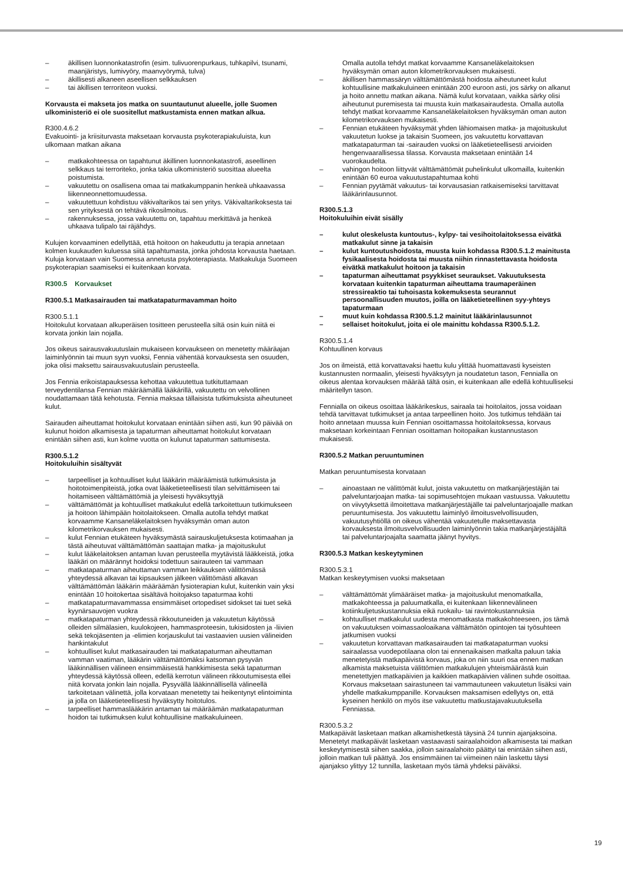– äkillisen luonnonkatastrofin (esim. tulivuorenpurkaus, tuhkapilvi, tsunami, maanjäristys, lumivyöry, maanvyörymä, tulva)
– äkillisesti alkaneen aseellisen selkkauksen
– tai äkillisen terroriteon vuoksi.
Korvausta ei makseta jos matka on suuntautunut alueelle, jolle Suomen ulkoministeriö ei ole suositellut matkustamista ennen matkan alkua.
R300.4.6.2
Evakuointi- ja kriisiturvasta maksetaan korvausta psykoterapiakuluista, kun ulkomaan matkan aikana
– matkakohteessa on tapahtunut äkillinen luonnonkatastrofi, aseellinen selkkaus tai terroriteko, jonka takia ulkoministeriö suosittaa alueelta poistumista.
– vakuutettu on osallisena omaa tai matkakumppanin henkeä uhkaavassa liikenneonnettomuudessa.
– vakuutettuun kohdistuu väkivaltarikos tai sen yritys. Väkivaltarikoksesta tai sen yrityksestä on tehtävä rikosilmoitus.
– rakennuksessa, jossa vakuutettu on, tapahtuu merkittävä ja henkeä uhkaava tulipalo tai räjähdys.
Kulujen korvaaminen edellyttää, että hoitoon on hakeuduttu ja terapia annetaan kolmen kuukauden kuluessa siitä tapahtumasta, jonka johdosta korvausta haetaan. Kuluja korvataan vain Suomessa annetusta psykoterapiasta. Matkakuluja Suomeen psykoterapian saamiseksi ei kuitenkaan korvata.
R300.5 Korvaukset
R300.5.1 Matkasairauden tai matkatapaturmavamman hoito
R300.5.1.1
Hoitokulut korvataan alkuperäisen tositteen perusteella siltä osin kuin niitä ei korvata jonkin lain nojalla.
Jos oikeus sairausvakuutuslain mukaiseen korvaukseen on menetetty määräajan laiminlyönnin tai muun syyn vuoksi, Fennia vähentää korvauksesta sen osuuden, joka olisi maksettu sairausvakuutuslain perusteella.
Jos Fennia erikoistapauksessa kehottaa vakuutettua tutkituttamaan terveydentilansa Fennian määräämällä lääkärillä, vakuutettu on velvollinen noudattamaan tätä kehotusta. Fennia maksaa tällaisista tutkimuksista aiheutuneet kulut.
Sairauden aiheuttamat hoitokulut korvataan enintään siihen asti, kun 90 päivää on kulunut hoidon alkamisesta ja tapaturman aiheuttamat hoitokulut korvataan enintään siihen asti, kun kolme vuotta on kulunut tapaturman sattumisesta.
R300.5.1.2
Hoitokuluihin sisältyvät
– tarpeelliset ja kohtuulliset kulut lääkärin määräämistä tutkimuksista ja hoitotoimenpiteistä, jotka ovat lääketieteellisesti tilan selvittämiseen tai hoitamiseen välttämättömiä ja yleisesti hyväksyttyjä
– välttämättömät ja kohtuulliset matkakulut edellä tarkoitettuun tutkimukseen ja hoitoon lähimpään hoitolaitokseen. Omalla autolla tehdyt matkat korvaamme Kansaneläkelaitoksen hyväksymän oman auton kilometrikorvauksen mukaisesti.
– kulut Fennian etukäteen hyväksymästä sairauskuljetuksesta kotimaahan ja tästä aiheutuvat välttämättömän saattajan matka- ja majoituskulut
– kulut lääkelaitoksen antaman luvan perusteella myytävistä lääkkeistä, jotka lääkäri on määrännyt hoidoksi todettuun sairauteen tai vammaan
– matkatapaturman aiheuttaman vamman leikkauksen välittömässä yhteydessä alkavan tai kipsauksen jälkeen välittömästi alkavan välttämättömän lääkärin määräämän fysioterapian kulut, kuitenkin vain yksi enintään 10 hoitokertaa sisältävä hoitojakso tapaturmaa kohti
– matkatapaturmavammassa ensimmäiset ortopediset sidokset tai tuet sekä kyynärsauvojen vuokra
– matkatapaturman yhteydessä rikkoutuneiden ja vakuutetun käytössä olleiden silmälasien, kuulokojeen, hammasproteesin, tukisidosten ja -liivien sekä tekojäsenten ja -elimien korjauskulut tai vastaavien uusien välineiden hankintakulut
– kohtuulliset kulut matkasairauden tai matkatapaturman aiheuttaman vamman vaatiman, lääkärin välttämättömäksi katsoman pysyvän lääkinnällisen välineen ensimmäisestä hankkimisesta sekä tapaturman yhteydessä käytössä olleen, edellä kerrotun välineen rikkoutumisesta ellei niitä korvata jonkin lain nojalla. Pysyvällä lääkinnällisellä välineellä tarkoitetaan välinettä, jolla korvataan menetetty tai heikentynyt elintoiminta ja jolla on lääketieteellisesti hyväksytty hoitotulos.
– tarpeelliset hammaslääkärin antaman tai määräämän matkatapaturman hoidon tai tutkimuksen kulut kohtuullisine matkakuluineen.
Omalla autolla tehdyt matkat korvaamme Kansaneläkelaitoksen hyväksymän oman auton kilometrikorvauksen mukaisesti.
– äkillisen hammassäryn välttämättömästä hoidosta aiheutuneet kulut kohtuullisine matkakuluineen enintään 200 euroon asti, jos särky on alkanut ja hoito annettu matkan aikana. Nämä kulut korvataan, vaikka särky olisi aiheutunut puremisesta tai muusta kuin matkasairaudesta. Omalla autolla tehdyt matkat korvaamme Kansaneläkelaitoksen hyväksymän oman auton kilometrikorvauksen mukaisesti.
– Fennian etukäteen hyväksymät yhden lähiomaisen matka- ja majoituskulut vakuutetun luokse ja takaisin Suomeen, jos vakuutettu korvattavan matkatapaturman tai -sairauden vuoksi on lääketieteellisesti arvioiden hengenvaarallisessa tilassa. Korvausta maksetaan enintään 14 vuorokaudelta.
– vahingon hoitoon liittyvät välttämättömät puhelinkulut ulkomailla, kuitenkin enintään 60 euroa vakuutustapahtumaa kohti
– Fennian pyytämät vakuutus- tai korvausasian ratkaisemiseksi tarvittavat lääkärinlausunnot.
R300.5.1.3
Hoitokuluihin eivät sisälly
– kulut oleskelusta kuntoutus-, kylpy- tai vesihoitolaitoksessa eivätkä matkakulut sinne ja takaisin
– kulut kuntoutushoidosta, muusta kuin kohdassa R300.5.1.2 mainitusta fysikaalisesta hoidosta tai muusta niihin rinnastettavasta hoidosta eivätkä matkakulut hoitoon ja takaisin
– tapaturman aiheuttamat psyykkiset seuraukset. Vakuutuksesta korvataan kuitenkin tapaturman aiheuttama traumaperäinen stressireaktio tai tuhoisasta kokemuksesta seurannut persoonallisuuden muutos, joilla on lääketieteellinen syy-yhteys tapaturmaan
– muut kuin kohdassa R300.5.1.2 mainitut lääkärinlausunnot
– sellaiset hoitokulut, joita ei ole mainittu kohdassa R300.5.1.2.
R300.5.1.4
Kohtuullinen korvaus
Jos on ilmeistä, että korvattavaksi haettu kulu ylittää huomattavasti kyseisten kustannusten normaalin, yleisesti hyväksytyn ja noudatetun tason, Fennialla on oikeus alentaa korvauksen määrää tältä osin, ei kuitenkaan alle edellä kohtuulliseksi määritellyn tason.
Fennialla on oikeus osoittaa lääkärikeskus, sairaala tai hoitolaitos, jossa voidaan tehdä tarvittavat tutkimukset ja antaa tarpeellinen hoito. Jos tutkimus tehdään tai hoito annetaan muussa kuin Fennian osoittamassa hoitolaitoksessa, korvaus maksetaan korkeintaan Fennian osoittaman hoitopaikan kustannustason mukaisesti.
R300.5.2 Matkan peruuntuminen
Matkan peruuntumisesta korvataan
– ainoastaan ne välittömät kulut, joista vakuutettu on matkanjärjestäjän tai palveluntarjoajan matka- tai sopimusehtojen mukaan vastuussa. Vakuutettu on viivytyksettä ilmoitettava matkanjärjestäjälle tai palveluntarjoajalle matkan peruuntumisesta. Jos vakuutettu laiminlyö ilmoitusvelvollisuuden, vakuutusyhtiöllä on oikeus vähentää vakuutetulle maksettavasta korvauksesta ilmoitusvelvollisuuden laiminlyönnin takia matkanjärjestäjältä tai palveluntarjoajalta saamatta jäänyt hyvitys.
R300.5.3 Matkan keskeytyminen
R300.5.3.1
Matkan keskeytymisen vuoksi maksetaan
– välttämättömät ylimääräiset matka- ja majoituskulut menomatkalla, matkakohteessa ja paluumatkalla, ei kuitenkaan liikennevälineen kotiinkuljetuskustannuksia eikä ruokailu- tai ravintokustannuksia
– kohtuulliset matkakulut uudesta menomatkasta matkakohteeseen, jos tämä on vakuutuksen voimassaoloaikana välttämätön opintojen tai työsuhteen jatkumisen vuoksi
– vakuutetun korvattavan matkasairauden tai matkatapaturman vuoksi sairaalassa vuodepotilaana olon tai ennenaikaisen matkalta paluun takia menetetyistä matkapäivistä korvaus, joka on niin suuri osa ennen matkan alkamista maksetuista välittömien matkakulujen yhteismäärästä kuin menetettyjen matkapäivien ja kaikkien matkapäivien välinen suhde osoittaa. Korvaus maksetaan sairastuneen tai vammautuneen vakuutetun lisäksi vain yhdelle matkakumppanille. Korvauksen maksamisen edellytys on, että kyseinen henkilö on myös itse vakuutettu matkustajavakuutuksella Fenniassa.
R300.5.3.2
Matkapäivät lasketaan matkan alkamishetkestä täysinä 24 tunnin ajanjaksoina. Menetetyt matkapäivät lasketaan vastaavasti sairaalahoidon alkamisesta tai matkan keskeytymisestä siihen saakka, jolloin sairaalahoito päättyi tai enintään siihen asti, jolloin matkan tuli päättyä. Jos ensimmäinen tai viimeinen näin laskettu täysi ajanjakso ylittyy 12 tunnilla, lasketaan myös tämä yhdeksi päiväksi.
19